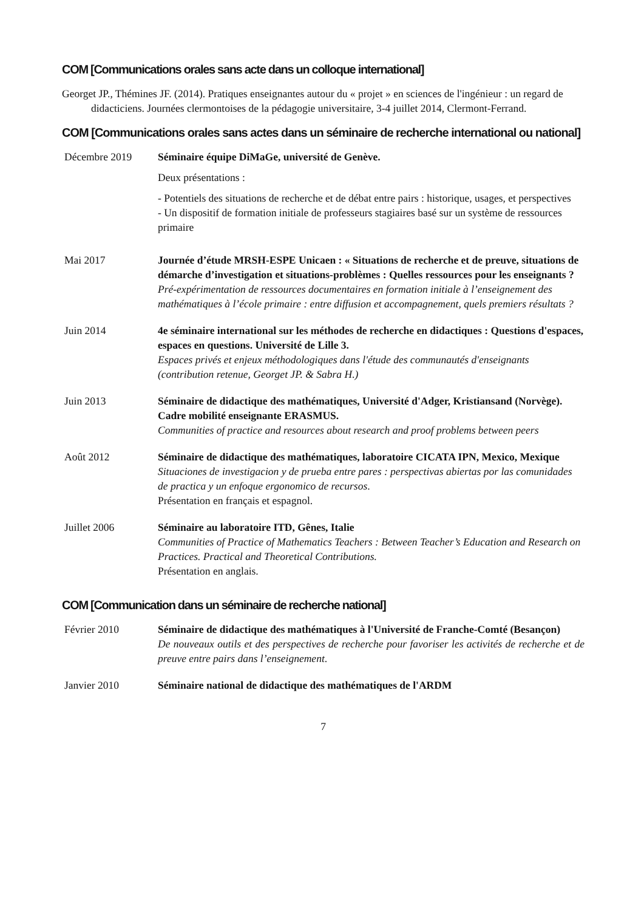COM [Communications orales sans acte dans un colloque international]
Georget JP., Thémines JF. (2014). Pratiques enseignantes autour du « projet » en sciences de l'ingénieur : un regard de didacticiens. Journées clermontoises de la pédagogie universitaire, 3-4 juillet 2014, Clermont-Ferrand.
COM [Communications orales sans actes dans un séminaire de recherche international ou national]
Décembre 2019 Séminaire équipe DiMaGe, université de Genève.
Deux présentations :
- Potentiels des situations de recherche et de débat entre pairs : historique, usages, et perspectives
- Un dispositif de formation initiale de professeurs stagiaires basé sur un système de ressources primaire
Mai 2017 Journée d’étude MRSH-ESPE Unicaen : « Situations de recherche et de preuve, situations de démarche d’investigation et situations-problèmes : Quelles ressources pour les enseignants ?
Pré-expérimentation de ressources documentaires en formation initiale à l’enseignement des mathématiques à l’école primaire : entre diffusion et accompagnement, quels premiers résultats ?
Juin 2014 4e séminaire international sur les méthodes de recherche en didactiques : Questions d'espaces, espaces en questions. Université de Lille 3.
Espaces privés et enjeux méthodologiques dans l'étude des communautés d'enseignants (contribution retenue, Georget JP. & Sabra H.)
Juin 2013 Séminaire de didactique des mathématiques, Université d'Adger, Kristiansand (Norvège). Cadre mobilité enseignante ERASMUS.
Communities of practice and resources about research and proof problems between peers
Août 2012 Séminaire de didactique des mathématiques, laboratoire CICATA IPN, Mexico, Mexique
Situaciones de investigacion y de prueba entre pares : perspectivas abiertas por las comunidades de practica y un enfoque ergonomico de recursos.
Présentation en français et espagnol.
Juillet 2006 Séminaire au laboratoire ITD, Gênes, Italie
Communities of Practice of Mathematics Teachers : Between Teacher’s Education and Research on Practices. Practical and Theoretical Contributions.
Présentation en anglais.
COM [Communication dans un séminaire de recherche national]
Février 2010 Séminaire de didactique des mathématiques à l'Université de Franche-Comté (Besançon)
De nouveaux outils et des perspectives de recherche pour favoriser les activités de recherche et de preuve entre pairs dans l’enseignement.
Janvier 2010 Séminaire national de didactique des mathématiques de l'ARDM
7